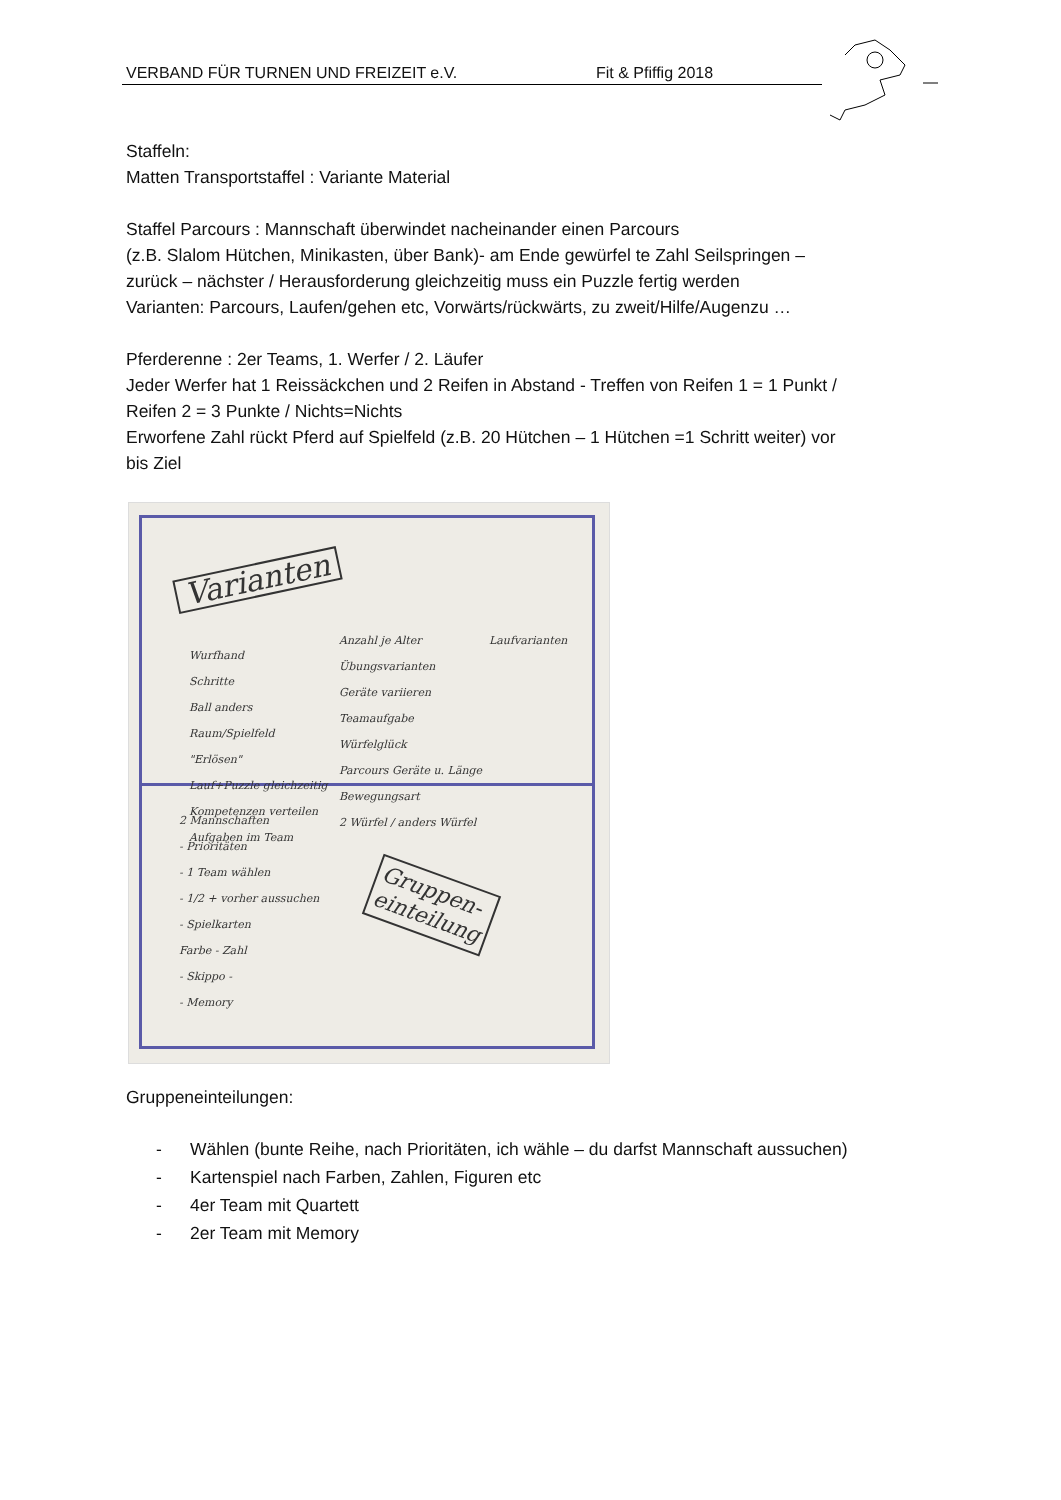VERBAND FÜR TURNEN UND FREIZEIT e.V. Fit & Pfiffig 2018
Staffeln:
Matten Transportstaffel : Variante Material
Staffel Parcours : Mannschaft überwindet nacheinander einen Parcours
(z.B. Slalom Hütchen, Minikasten, über Bank)- am Ende gewürfel te Zahl Seilspringen –
zurück – nächster / Herausforderung gleichzeitig muss ein Puzzle fertig werden
Varianten: Parcours, Laufen/gehen etc, Vorwärts/rückwärts, zu zweit/Hilfe/Augenzu …
Pferderenne : 2er Teams, 1. Werfer / 2. Läufer
Jeder Werfer hat 1 Reissäckchen und 2 Reifen in Abstand - Treffen von Reifen 1 = 1 Punkt /
Reifen 2 = 3 Punkte / Nichts=Nichts
Erworfene Zahl rückt Pferd auf Spielfeld (z.B. 20 Hütchen – 1 Hütchen =1 Schritt weiter) vor
bis Ziel
Varianten
Wurfhand
Schritte
Ball anders
Raum/Spielfeld
"Erlösen"
Lauf+Puzzle gleichzeitig
Kompetenzen verteilen
Aufgaben im Team
Anzahl je Alter
Übungsvarianten
Geräte variieren
Teamaufgabe
Würfelglück
Parcours Geräte u. Länge
Bewegungsart
2 Würfel / anders Würfel
Laufvarianten
2 Mannschaften
- Prioritäten
- 1 Team wählen
- 1/2 + vorher aussuchen
- Spielkarten
Farbe - Zahl
- Skippo -
- Memory
Gruppen-
einteilung
Gruppeneinteilungen:
- Wählen (bunte Reihe, nach Prioritäten, ich wähle – du darfst Mannschaft aussuchen)
- Kartenspiel nach Farben, Zahlen, Figuren etc
- 4er Team mit Quartett
- 2er Team mit Memory